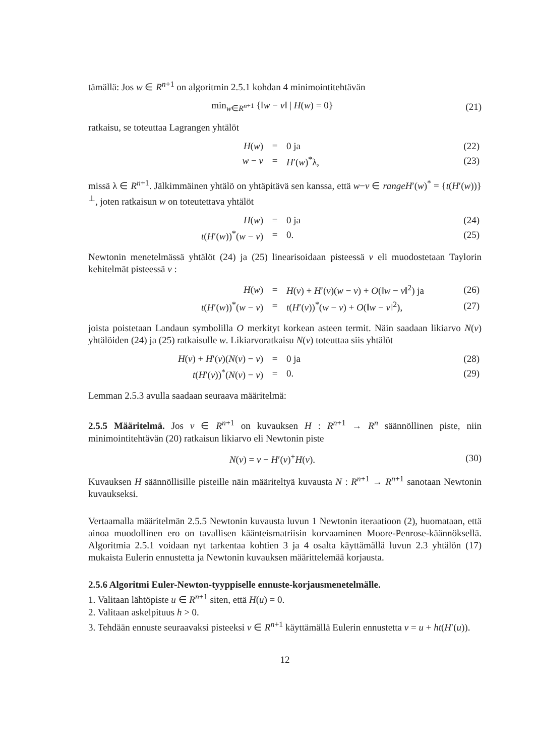tämällä: Jos w ∈ R<sup>n+1</sup> on algoritmin 2.5.1 kohdan 4 minimointitehtävän
min<sub>w∈R<sup>n+1</sup></sub> {‖w − v‖ | H(w) = 0} (21)
ratkaisu, se toteuttaa Lagrangen yhtälöt
| H ( w ) | = | 0 ja | (22) |
| w − v | = | H ′( w )<sup>*</sup>λ, | (23) |
missä λ ∈ R<sup>n+1</sup>. Jälkimmäinen yhtälö on yhtäpitävä sen kanssa, että w−v ∈ rangeH′(w)<sup>*</sup> = {t(H′(w))}<sup>⊥</sup>, joten ratkaisun w on toteutettava yhtälöt
| H ( w ) | = | 0 ja | (24) |
| t ( H ′( w ))<sup>*</sup>( w − v ) | = | 0. | (25) |
Newtonin menetelmässä yhtälöt (24) ja (25) linearisoidaan pisteessä v eli muodostetaan Taylorin kehitelmät pisteessä v :
| H ( w ) | = | H ( v ) + H ′( v )( w − v ) + O (‖ w − v ‖<sup>2</sup>) ja | (26) |
| t ( H ′( w ))<sup>*</sup>( w − v ) | = | t ( H ′( v ))<sup>*</sup>( w − v ) + O (‖ w − v ‖<sup>2</sup>), | (27) |
joista poistetaan Landaun symbolilla O merkityt korkean asteen termit. Näin saadaan likiarvo N(v) yhtälöiden (24) ja (25) ratkaisulle w. Likiarvoratkaisu N(v) toteuttaa siis yhtälöt
| H ( v ) + H ′( v )( N ( v ) − v ) | = | 0 ja | (28) |
| t ( H ′( v ))<sup>*</sup>( N ( v ) − v ) | = | 0. | (29) |
Lemman 2.5.3 avulla saadaan seuraava määritelmä:
2.5.5 Määritelmä. Jos v ∈ R<sup>n+1</sup> on kuvauksen H : R<sup>n+1</sup> → R<sup>n</sup> säännöllinen piste, niin minimointitehtävän (20) ratkaisun likiarvo eli Newtonin piste
N(v) = v − H′(v)<sup>+</sup>H(v). (30)
Kuvauksen H säännöllisille pisteille näin määriteltyä kuvausta N : R<sup>n+1</sup> → R<sup>n+1</sup> sanotaan Newtonin kuvaukseksi.
Vertaamalla määritelmän 2.5.5 Newtonin kuvausta luvun 1 Newtonin iteraatioon (2), huomataan, että ainoa muodollinen ero on tavallisen käänteismatriisin korvaaminen Moore-Penrose-käännöksellä. Algoritmia 2.5.1 voidaan nyt tarkentaa kohtien 3 ja 4 osalta käyttämällä luvun 2.3 yhtälön (17) mukaista Eulerin ennustetta ja Newtonin kuvauksen määrittelemää korjausta.
2.5.6 Algoritmi Euler-Newton-tyyppiselle ennuste-korjausmenetelmälle.
1. Valitaan lähtöpiste u ∈ R<sup>n+1</sup> siten, että H(u) = 0.
2. Valitaan askelpituus h > 0.
3. Tehdään ennuste seuraavaksi pisteeksi v ∈ R<sup>n+1</sup> käyttämällä Eulerin ennustetta v = u + ht(H′(u)).
12